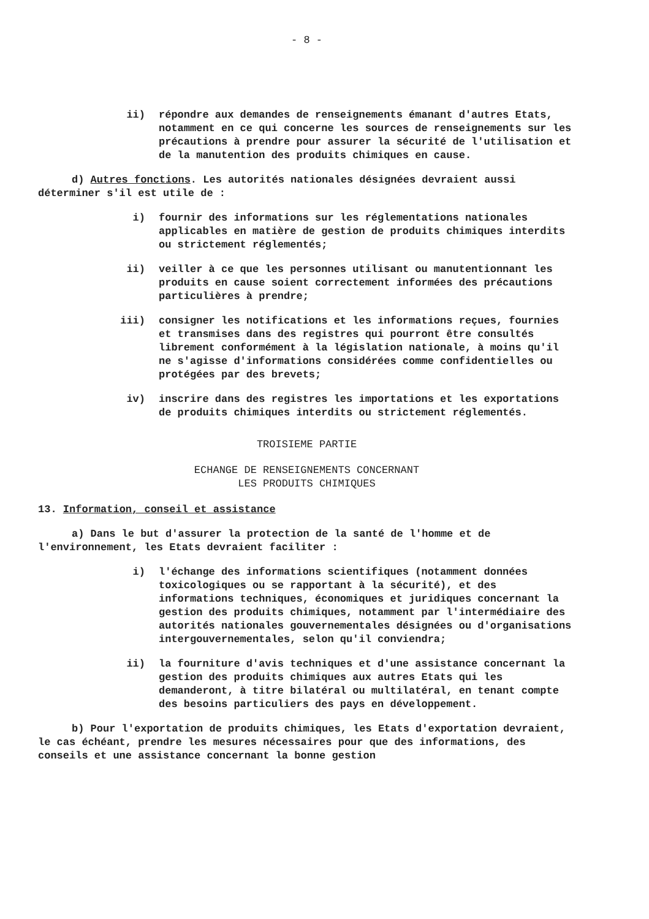- 8 -
ii) répondre aux demandes de renseignements émanant d'autres Etats, notamment en ce qui concerne les sources de renseignements sur les précautions à prendre pour assurer la sécurité de l'utilisation et de la manutention des produits chimiques en cause.
d) Autres fonctions. Les autorités nationales désignées devraient aussi déterminer s'il est utile de :
i) fournir des informations sur les réglementations nationales applicables en matière de gestion de produits chimiques interdits ou strictement réglementés;
ii) veiller à ce que les personnes utilisant ou manutentionnant les produits en cause soient correctement informées des précautions particulières à prendre;
iii) consigner les notifications et les informations reçues, fournies et transmises dans des registres qui pourront être consultés librement conformément à la législation nationale, à moins qu'il ne s'agisse d'informations considérées comme confidentielles ou protégées par des brevets;
iv) inscrire dans des registres les importations et les exportations de produits chimiques interdits ou strictement réglementés.
TROISIEME PARTIE
ECHANGE DE RENSEIGNEMENTS CONCERNANT
LES PRODUITS CHIMIQUES
13. Information, conseil et assistance
a) Dans le but d'assurer la protection de la santé de l'homme et de l'environnement, les Etats devraient faciliter :
i) l'échange des informations scientifiques (notamment données toxicologiques ou se rapportant à la sécurité), et des informations techniques, économiques et juridiques concernant la gestion des produits chimiques, notamment par l'intermédiaire des autorités nationales gouvernementales désignées ou d'organisations intergouvernementales, selon qu'il conviendra;
ii) la fourniture d'avis techniques et d'une assistance concernant la gestion des produits chimiques aux autres Etats qui les demanderont, à titre bilatéral ou multilatéral, en tenant compte des besoins particuliers des pays en développement.
b) Pour l'exportation de produits chimiques, les Etats d'exportation devraient, le cas échéant, prendre les mesures nécessaires pour que des informations, des conseils et une assistance concernant la bonne gestion